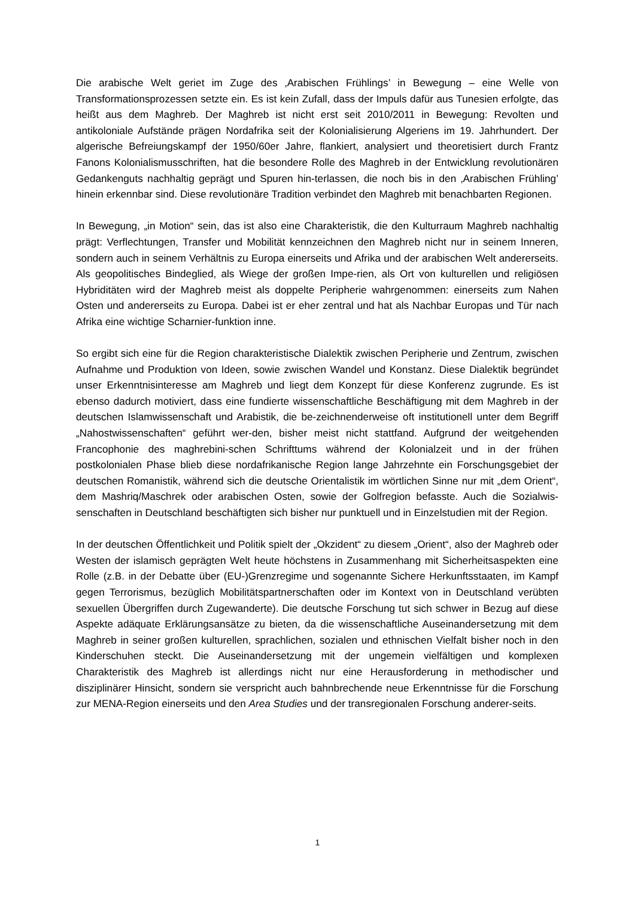Die arabische Welt geriet im Zuge des ‚Arabischen Frühlings’ in Bewegung – eine Welle von Transformationsprozessen setzte ein. Es ist kein Zufall, dass der Impuls dafür aus Tunesien erfolgte, das heißt aus dem Maghreb. Der Maghreb ist nicht erst seit 2010/2011 in Bewegung: Revolten und antikoloniale Aufstände prägen Nordafrika seit der Kolonialisierung Algeriens im 19. Jahrhundert. Der algerische Befreiungskampf der 1950/60er Jahre, flankiert, analysiert und theoretisiert durch Frantz Fanons Kolonialismusschriften, hat die besondere Rolle des Maghreb in der Entwicklung revolutionären Gedankenguts nachhaltig geprägt und Spuren hin-terlassen, die noch bis in den ‚Arabischen Frühling’ hinein erkennbar sind. Diese revolutionäre Tradition verbindet den Maghreb mit benachbarten Regionen.
In Bewegung, „in Motion“ sein, das ist also eine Charakteristik, die den Kulturraum Maghreb nachhaltig prägt: Verflechtungen, Transfer und Mobilität kennzeichnen den Maghreb nicht nur in seinem Inneren, sondern auch in seinem Verhältnis zu Europa einerseits und Afrika und der arabischen Welt andererseits. Als geopolitisches Bindeglied, als Wiege der großen Impe-rien, als Ort von kulturellen und religiösen Hybriditäten wird der Maghreb meist als doppelte Peripherie wahrgenommen: einerseits zum Nahen Osten und andererseits zu Europa. Dabei ist er eher zentral und hat als Nachbar Europas und Tür nach Afrika eine wichtige Scharnier-funktion inne.
So ergibt sich eine für die Region charakteristische Dialektik zwischen Peripherie und Zentrum, zwischen Aufnahme und Produktion von Ideen, sowie zwischen Wandel und Konstanz. Diese Dialektik begründet unser Erkenntnisinteresse am Maghreb und liegt dem Konzept für diese Konferenz zugrunde. Es ist ebenso dadurch motiviert, dass eine fundierte wissenschaftliche Beschäftigung mit dem Maghreb in der deutschen Islamwissenschaft und Arabistik, die be-zeichnenderweise oft institutionell unter dem Begriff „Nahostwissenschaften“ geführt wer-den, bisher meist nicht stattfand. Aufgrund der weitgehenden Francophonie des maghrebini-schen Schrifttums während der Kolonialzeit und in der frühen postkolonialen Phase blieb diese nordafrikanische Region lange Jahrzehnte ein Forschungsgebiet der deutschen Romanistik, während sich die deutsche Orientalistik im wörtlichen Sinne nur mit „dem Orient“, dem Mashriq/Maschrek oder arabischen Osten, sowie der Golfregion befasste. Auch die Sozialwis-senschaften in Deutschland beschäftigten sich bisher nur punktuell und in Einzelstudien mit der Region.
In der deutschen Öffentlichkeit und Politik spielt der „Okzident“ zu diesem „Orient“, also der Maghreb oder Westen der islamisch geprägten Welt heute höchstens in Zusammenhang mit Sicherheitsaspekten eine Rolle (z.B. in der Debatte über (EU-)Grenzregime und sogenannte Sichere Herkunftsstaaten, im Kampf gegen Terrorismus, bezüglich Mobilitätspartnerschaften oder im Kontext von in Deutschland verübten sexuellen Übergriffen durch Zugewanderte). Die deutsche Forschung tut sich schwer in Bezug auf diese Aspekte adäquate Erklärungsansätze zu bieten, da die wissenschaftliche Auseinandersetzung mit dem Maghreb in seiner großen kulturellen, sprachlichen, sozialen und ethnischen Vielfalt bisher noch in den Kinderschuhen steckt. Die Auseinandersetzung mit der ungemein vielfältigen und komplexen Charakteristik des Maghreb ist allerdings nicht nur eine Herausforderung in methodischer und disziplinärer Hinsicht, sondern sie verspricht auch bahnbrechende neue Erkenntnisse für die Forschung zur MENA-Region einerseits und den Area Studies und der transregionalen Forschung anderer-seits.
1